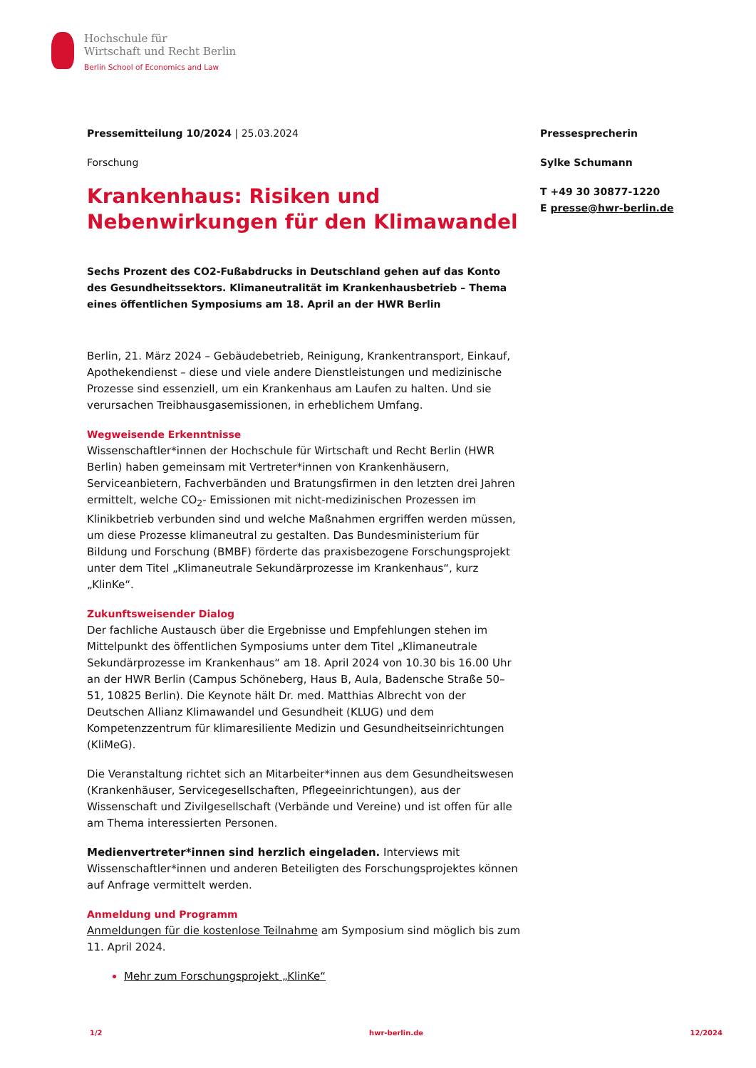Hochschule für
Wirtschaft und Recht Berlin
Berlin School of Economics and Law
Pressemitteilung 10/2024 | 25.03.2024
Forschung
Krankenhaus: Risiken und Nebenwirkungen für den Klimawandel
Sechs Prozent des CO2-Fußabdrucks in Deutschland gehen auf das Konto des Gesundheitssektors. Klimaneutralität im Krankenhausbetrieb – Thema eines öffentlichen Symposiums am 18. April an der HWR Berlin
Berlin, 21. März 2024 – Gebäudebetrieb, Reinigung, Krankentransport, Einkauf, Apothekendienst – diese und viele andere Dienstleistungen und medizinische Prozesse sind essenziell, um ein Krankenhaus am Laufen zu halten. Und sie verursachen Treibhausgasemissionen, in erheblichem Umfang.
Wegweisende Erkenntnisse
Wissenschaftler*innen der Hochschule für Wirtschaft und Recht Berlin (HWR Berlin) haben gemeinsam mit Vertreter*innen von Krankenhäusern, Serviceanbietern, Fachverbänden und Bratungsfirmen in den letzten drei Jahren ermittelt, welche CO<sub>2</sub>- Emissionen mit nicht-medizinischen Prozessen im Klinikbetrieb verbunden sind und welche Maßnahmen ergriffen werden müssen, um diese Prozesse klimaneutral zu gestalten. Das Bundesministerium für Bildung und Forschung (BMBF) förderte das praxisbezogene Forschungsprojekt unter dem Titel „Klimaneutrale Sekundärprozesse im Krankenhaus“, kurz „KlinKe“.
Zukunftsweisender Dialog
Der fachliche Austausch über die Ergebnisse und Empfehlungen stehen im Mittelpunkt des öffentlichen Symposiums unter dem Titel „Klimaneutrale Sekundärprozesse im Krankenhaus“ am 18. April 2024 von 10.30 bis 16.00 Uhr an der HWR Berlin (Campus Schöneberg, Haus B, Aula, Badensche Straße 50–51, 10825 Berlin). Die Keynote hält Dr. med. Matthias Albrecht von der Deutschen Allianz Klimawandel und Gesundheit (KLUG) und dem Kompetenzzentrum für klimaresiliente Medizin und Gesundheitseinrichtungen (KliMeG).
Die Veranstaltung richtet sich an Mitarbeiter*innen aus dem Gesundheitswesen (Krankenhäuser, Servicegesellschaften, Pflegeeinrichtungen), aus der Wissenschaft und Zivilgesellschaft (Verbände und Vereine) und ist offen für alle am Thema interessierten Personen.
Medienvertreter*innen sind herzlich eingeladen. Interviews mit Wissenschaftler*innen und anderen Beteiligten des Forschungsprojektes können auf Anfrage vermittelt werden.
Anmeldung und Programm
Anmeldungen für die kostenlose Teilnahme am Symposium sind möglich bis zum 11. April 2024.
Mehr zum Forschungsprojekt „KlinKe“
Pressesprecherin
Sylke Schumann
T +49 30 30877-1220
E presse@hwr-berlin.de
1/2 hwr-berlin.de 12/2024